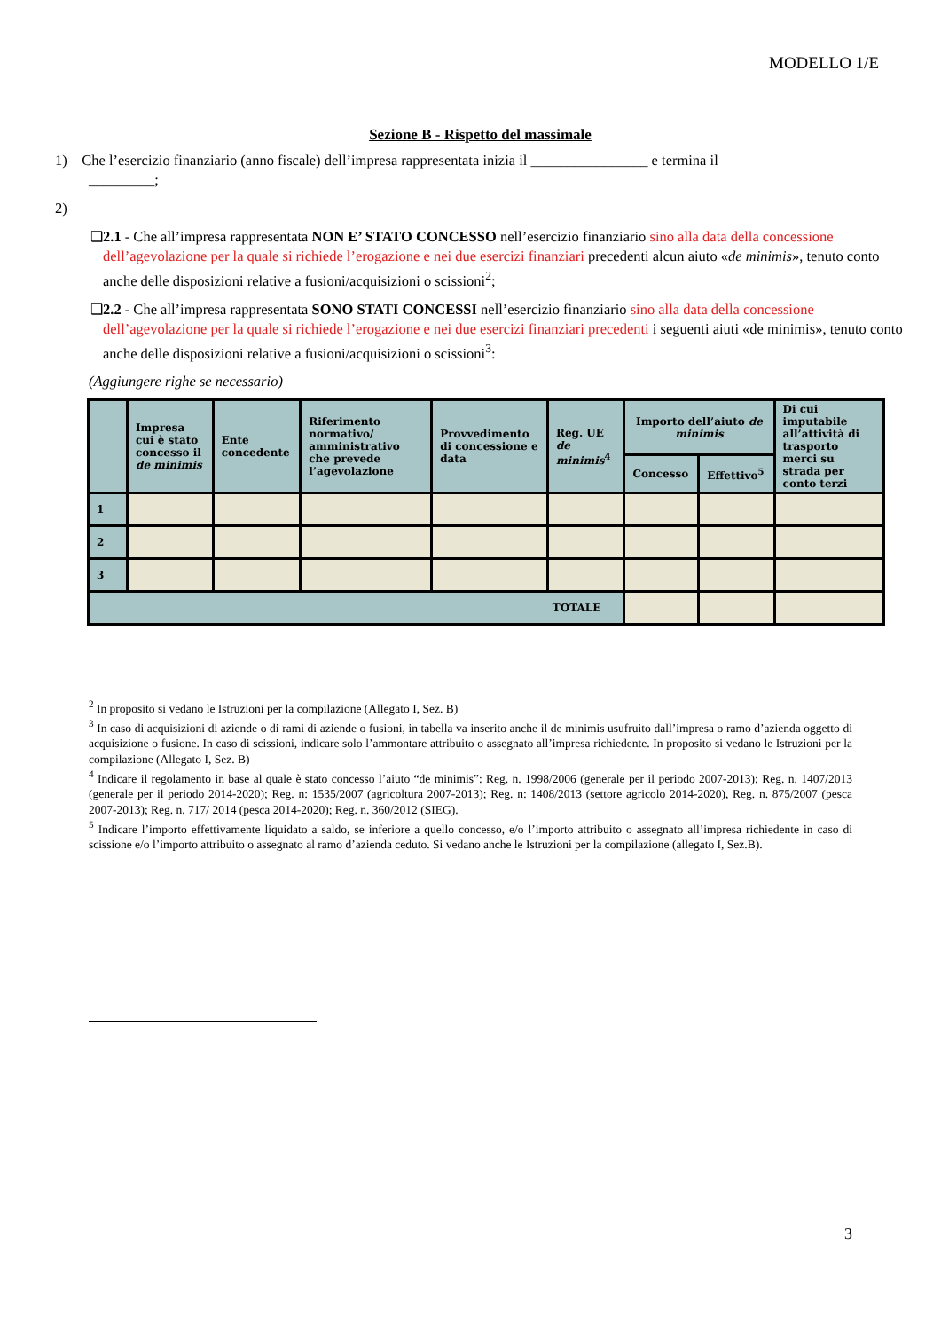MODELLO 1/E
Sezione B - Rispetto del massimale
1) Che l’esercizio finanziario (anno fiscale) dell’impresa rappresentata inizia il ________________ e termina il
_________;
2)
❑ 2.1 - Che all’impresa rappresentata NON E’ STATO CONCESSO nell’esercizio finanziario sino alla data della concessione dell’agevolazione per la quale si richiede l’erogazione e nei due esercizi finanziari precedenti alcun aiuto «de minimis», tenuto conto anche delle disposizioni relative a fusioni/acquisizioni o scissioni<sup>2</sup>;
❑ 2.2 - Che all’impresa rappresentata SONO STATI CONCESSI nell’esercizio finanziario sino alla data della concessione dell’agevolazione per la quale si richiede l’erogazione e nei due esercizi finanziari precedenti i seguenti aiuti «de minimis», tenuto conto anche delle disposizioni relative a fusioni/acquisizioni o scissioni<sup>3</sup>:
(Aggiungere righe se necessario)
| | Impresa cui è stato concesso il de minimis | Ente concedente | Riferimento normativo/ amministrativo che prevede l’agevolazione | Provvedimento di concessione e data | Reg. UE de minimis<sup>4</sup> | Importo dell’aiuto de minimis | | Di cui imputabile all’attività di trasporto merci su strada per conto terzi |
| --- | --- | --- | --- | --- | --- | --- | --- | --- |
| | | | | | | Concesso | Effettivo<sup>5</sup> | |
| 1 | | | | | | | | |
| 2 | | | | | | | | |
| 3 | | | | | | | | |
| TOTALE | | | | | | | | |
<sup>2</sup> In proposito si vedano le Istruzioni per la compilazione (Allegato I, Sez. B)
<sup>3</sup> In caso di acquisizioni di aziende o di rami di aziende o fusioni, in tabella va inserito anche il de minimis usufruito dall’impresa o ramo d’azienda oggetto di acquisizione o fusione. In caso di scissioni, indicare solo l’ammontare attribuito o assegnato all’impresa richiedente. In proposito si vedano le Istruzioni per la compilazione (Allegato I, Sez. B)
<sup>4</sup> Indicare il regolamento in base al quale è stato concesso l’aiuto “de minimis”: Reg. n. 1998/2006 (generale per il periodo 2007-2013); Reg. n. 1407/2013 (generale per il periodo 2014-2020); Reg. n: 1535/2007 (agricoltura 2007-2013); Reg. n: 1408/2013 (settore agricolo 2014-2020), Reg. n. 875/2007 (pesca 2007-2013); Reg. n. 717/ 2014 (pesca 2014-2020); Reg. n. 360/2012 (SIEG).
<sup>5</sup> Indicare l’importo effettivamente liquidato a saldo, se inferiore a quello concesso, e/o l’importo attribuito o assegnato all’impresa richiedente in caso di scissione e/o l’importo attribuito o assegnato al ramo d’azienda ceduto. Si vedano anche le Istruzioni per la compilazione (allegato I, Sez.B).
3